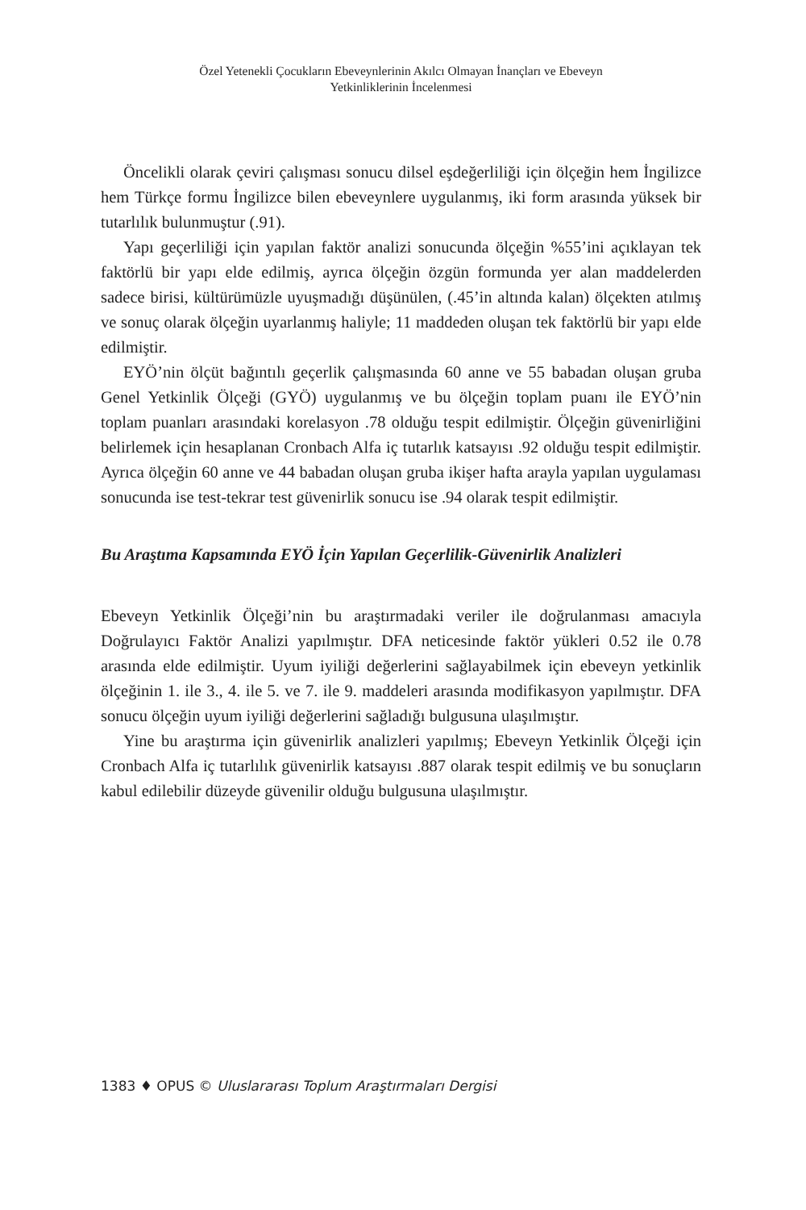Özel Yetenekli Çocukların Ebeveynlerinin Akılcı Olmayan İnançları ve Ebeveyn
Yetkinliklerinin İncelenmesi
Öncelikli olarak çeviri çalışması sonucu dilsel eşdeğerliliği için ölçeğin hem İngilizce hem Türkçe formu İngilizce bilen ebeveynlere uygulanmış, iki form arasında yüksek bir tutarlılık bulunmuştur (.91).
Yapı geçerliliği için yapılan faktör analizi sonucunda ölçeğin %55’ini açıklayan tek faktörlü bir yapı elde edilmiş, ayrıca ölçeğin özgün formunda yer alan maddelerden sadece birisi, kültürümüzle uyuşmadığı düşünülen, (.45’in altında kalan) ölçekten atılmış ve sonuç olarak ölçeğin uyarlanmış haliyle; 11 maddeden oluşan tek faktörlü bir yapı elde edilmiştir.
EYÖ’nin ölçüt bağıntılı geçerlik çalışmasında 60 anne ve 55 babadan oluşan gruba Genel Yetkinlik Ölçeği (GYÖ) uygulanmış ve bu ölçeğin toplam puanı ile EYÖ’nin toplam puanları arasındaki korelasyon .78 olduğu tespit edilmiştir. Ölçeğin güvenirliğini belirlemek için hesaplanan Cronbach Alfa iç tutarlık katsayısı .92 olduğu tespit edilmiştir. Ayrıca ölçeğin 60 anne ve 44 babadan oluşan gruba ikişer hafta arayla yapılan uygulaması sonucunda ise test-tekrar test güvenirlik sonucu ise .94 olarak tespit edilmiştir.
Bu Araştıma Kapsamında EYÖ İçin Yapılan Geçerlilik-Güvenirlik Analizleri
Ebeveyn Yetkinlik Ölçeği’nin bu araştırmadaki veriler ile doğrulanması amacıyla Doğrulayıcı Faktör Analizi yapılmıştır. DFA neticesinde faktör yükleri 0.52 ile 0.78 arasında elde edilmiştir. Uyum iyiliği değerlerini sağlayabilmek için ebeveyn yetkinlik ölçeğinin 1. ile 3., 4. ile 5. ve 7. ile 9. maddeleri arasında modifikasyon yapılmıştır. DFA sonucu ölçeğin uyum iyiliği değerlerini sağladığı bulgusuna ulaşılmıştır.
Yine bu araştırma için güvenirlik analizleri yapılmış; Ebeveyn Yetkinlik Ölçeği için Cronbach Alfa iç tutarlılık güvenirlik katsayısı .887 olarak tespit edilmiş ve bu sonuçların kabul edilebilir düzeyde güvenilir olduğu bulgusuna ulaşılmıştır.
1383 ♦ OPUS © Uluslararası Toplum Araştırmaları Dergisi